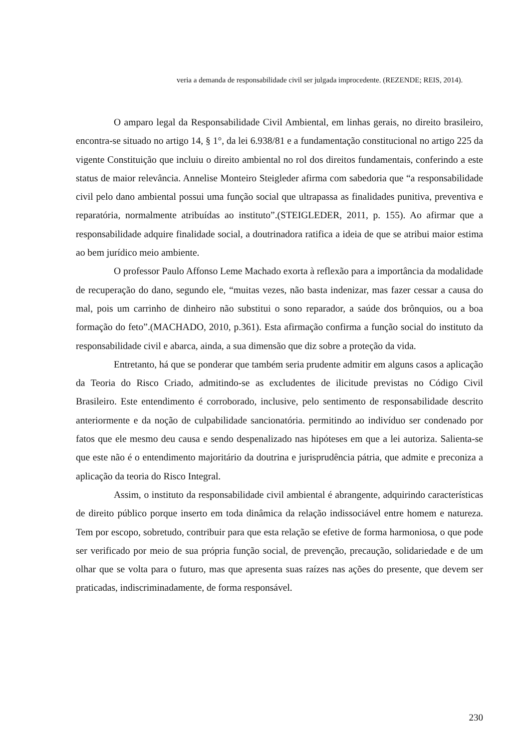veria a demanda de responsabilidade civil ser julgada improcedente. (REZENDE; REIS, 2014).
O amparo legal da Responsabilidade Civil Ambiental, em linhas gerais, no direito brasileiro, encontra-se situado no artigo 14, § 1°, da lei 6.938/81 e a fundamentação constitucional no artigo 225 da vigente Constituição que incluiu o direito ambiental no rol dos direitos fundamentais, conferindo a este status de maior relevância. Annelise Monteiro Steigleder afirma com sabedoria que “a responsabilidade civil pelo dano ambiental possui uma função social que ultrapassa as finalidades punitiva, preventiva e reparatória, normalmente atribuídas ao instituto”.(STEIGLEDER, 2011, p. 155). Ao afirmar que a responsabilidade adquire finalidade social, a doutrinadora ratifica a ideia de que se atribui maior estima ao bem jurídico meio ambiente.
O professor Paulo Affonso Leme Machado exorta à reflexão para a importância da modalidade de recuperação do dano, segundo ele, “muitas vezes, não basta indenizar, mas fazer cessar a causa do mal, pois um carrinho de dinheiro não substitui o sono reparador, a saúde dos brônquios, ou a boa formação do feto”.(MACHADO, 2010, p.361). Esta afirmação confirma a função social do instituto da responsabilidade civil e abarca, ainda, a sua dimensão que diz sobre a proteção da vida.
Entretanto, há que se ponderar que também seria prudente admitir em alguns casos a aplicação da Teoria do Risco Criado, admitindo-se as excludentes de ilicitude previstas no Código Civil Brasileiro. Este entendimento é corroborado, inclusive, pelo sentimento de responsabilidade descrito anteriormente e da noção de culpabilidade sancionatória. permitindo ao indivíduo ser condenado por fatos que ele mesmo deu causa e sendo despenalizado nas hipóteses em que a lei autoriza. Salienta-se que este não é o entendimento majoritário da doutrina e jurisprudência pátria, que admite e preconiza a aplicação da teoria do Risco Integral.
Assim, o instituto da responsabilidade civil ambiental é abrangente, adquirindo características de direito público porque inserto em toda dinâmica da relação indissociável entre homem e natureza. Tem por escopo, sobretudo, contribuir para que esta relação se efetive de forma harmoniosa, o que pode ser verificado por meio de sua própria função social, de prevenção, precaução, solidariedade e de um olhar que se volta para o futuro, mas que apresenta suas raízes nas ações do presente, que devem ser praticadas, indiscriminadamente, de forma responsável.
230